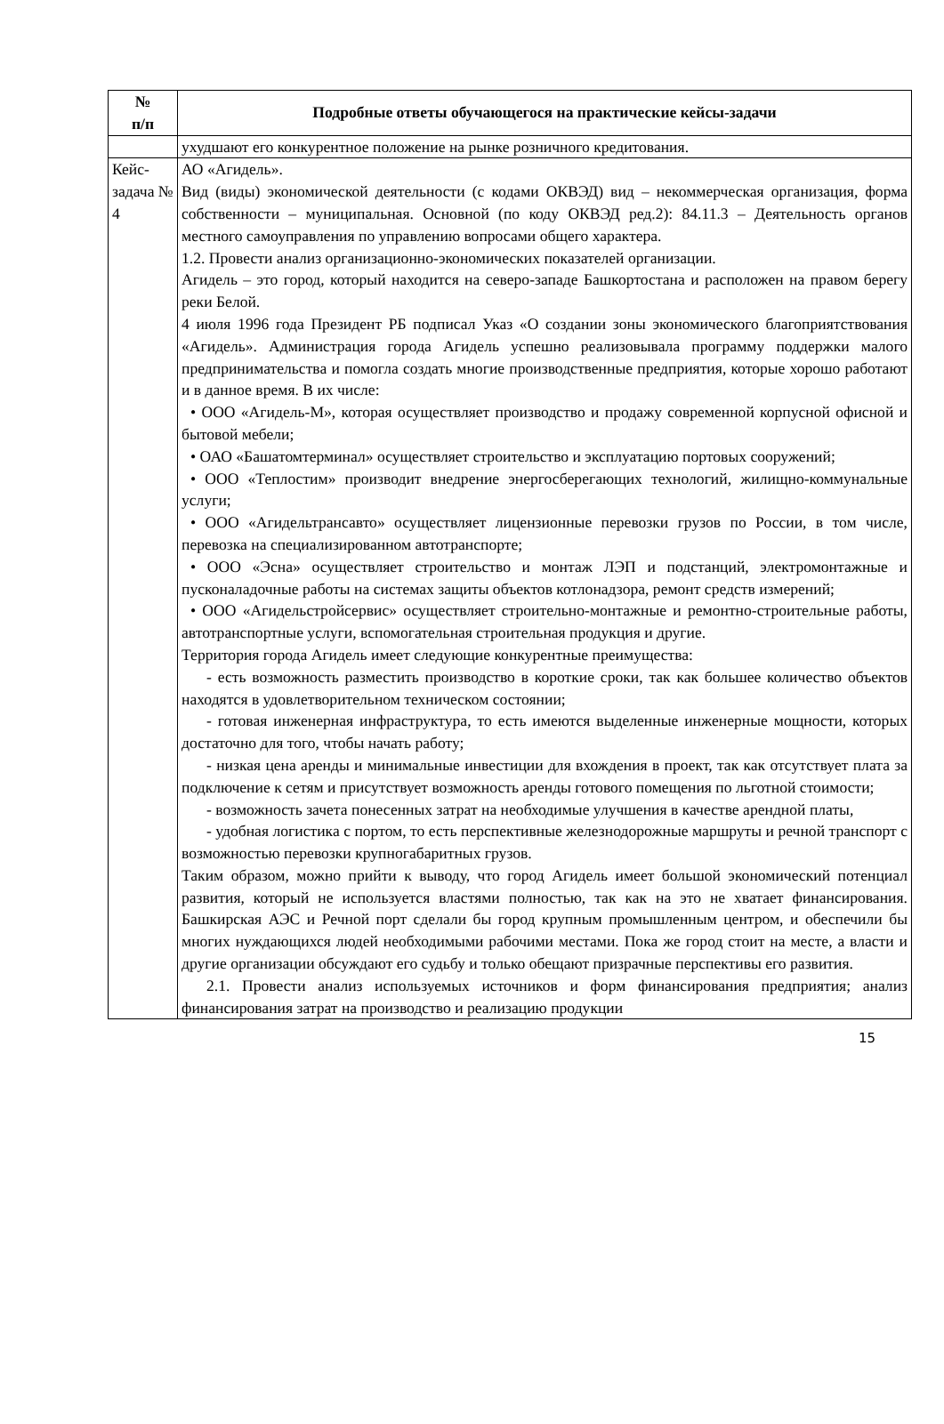| № п/п | Подробные ответы обучающегося на практические кейсы-задачи |
| --- | --- |
| | ухудшают его конкурентное положение на рынке розничного кредитования. |
| Кейс-задача № 4 | АО «Агидель». Вид (виды) экономической деятельности (с кодами ОКВЭД) вид – некоммерческая организация, форма собственности – муниципальная. Основной (по коду ОКВЭД ред.2): 84.11.3 – Деятельность органов местного самоуправления по управлению вопросами общего характера. 1.2. Провести анализ организационно-экономических показателей организации. Агидель – это город, который находится на северо-западе Башкортостана и расположен на правом берегу реки Белой. 4 июля 1996 года Президент РБ подписал Указ «О создании зоны экономического благоприятствования «Агидель». Администрация города Агидель успешно реализовывала программу поддержки малого предпринимательства и помогла создать многие производственные предприятия, которые хорошо работают и в данное время. В их числе: • ООО «Агидель-М», которая осуществляет производство и продажу современной корпусной офисной и бытовой мебели; • ОАО «Башатомтерминал» осуществляет строительство и эксплуатацию портовых сооружений; • ООО «Теплостим» производит внедрение энергосберегающих технологий, жилищно-коммунальные услуги; • ООО «Агидельтрансавто» осуществляет лицензионные перевозки грузов по России, в том числе, перевозка на специализированном автотранспорте; • ООО «Эсна» осуществляет строительство и монтаж ЛЭП и подстанций, электромонтажные и пусконаладочные работы на системах защиты объектов котлонадзора, ремонт средств измерений; • ООО «Агидельстройсервис» осуществляет строительно-монтажные и ремонтно-строительные работы, автотранспортные услуги, вспомогательная строительная продукция и другие. Территория города Агидель имеет следующие конкурентные преимущества: - есть возможность разместить производство в короткие сроки, так как большее количество объектов находятся в удовлетворительном техническом состоянии; - готовая инженерная инфраструктура, то есть имеются выделенные инженерные мощности, которых достаточно для того, чтобы начать работу; - низкая цена аренды и минимальные инвестиции для вхождения в проект, так как отсутствует плата за подключение к сетям и присутствует возможность аренды готового помещения по льготной стоимости; - возможность зачета понесенных затрат на необходимые улучшения в качестве арендной платы, - удобная логистика с портом, то есть перспективные железнодорожные маршруты и речной транспорт с возможностью перевозки крупногабаритных грузов. Таким образом, можно прийти к выводу, что город Агидель имеет большой экономический потенциал развития, который не используется властями полностью, так как на это не хватает финансирования. Башкирская АЭС и Речной порт сделали бы город крупным промышленным центром, и обеспечили бы многих нуждающихся людей необходимыми рабочими местами. Пока же город стоит на месте, а власти и другие организации обсуждают его судьбу и только обещают призрачные перспективы его развития. 2.1. Провести анализ используемых источников и форм финансирования предприятия; анализ финансирования затрат на производство и реализацию продукции |
15